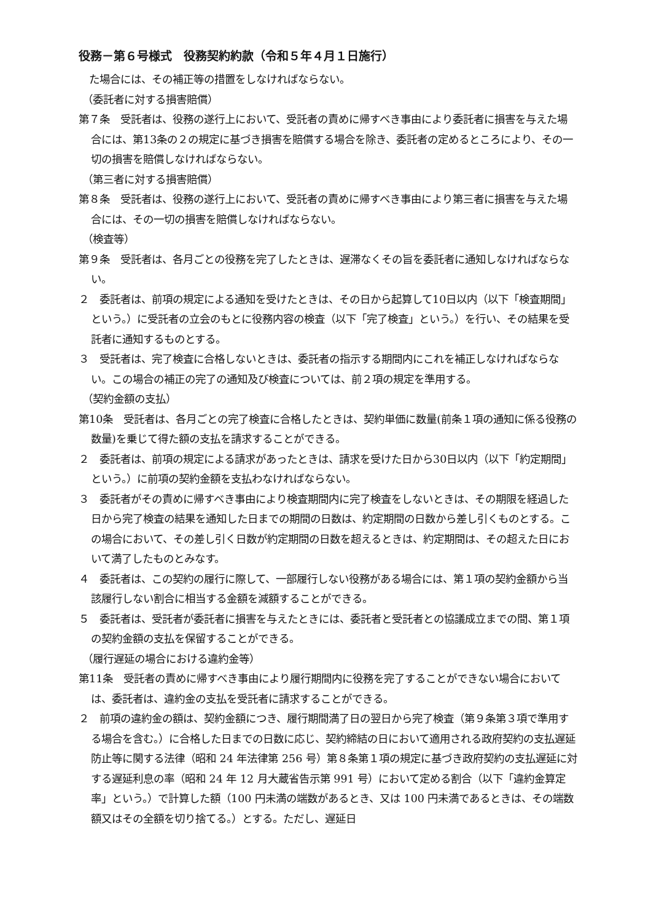役務－第６号様式　役務契約約款（令和５年４月１日施行）
　た場合には、その補正等の措置をしなければならない。
（委託者に対する損害賠償）
第７条　受託者は、役務の遂行上において、受託者の責めに帰すべき事由により委託者に損害を与えた場合には、第13条の２の規定に基づき損害を賠償する場合を除き、委託者の定めるところにより、その一切の損害を賠償しなければならない。
（第三者に対する損害賠償）
第８条　受託者は、役務の遂行上において、受託者の責めに帰すべき事由により第三者に損害を与えた場合には、その一切の損害を賠償しなければならない。
（検査等）
第９条　受託者は、各月ごとの役務を完了したときは、遅滞なくその旨を委託者に通知しなければならない。
２　委託者は、前項の規定による通知を受けたときは、その日から起算して10日以内（以下「検査期間」という。）に受託者の立会のもとに役務内容の検査（以下「完了検査」という。）を行い、その結果を受託者に通知するものとする。
３　受託者は、完了検査に合格しないときは、委託者の指示する期間内にこれを補正しなければならない。この場合の補正の完了の通知及び検査については、前２項の規定を準用する。
（契約金額の支払）
第10条　受託者は、各月ごとの完了検査に合格したときは、契約単価に数量(前条１項の通知に係る役務の数量)を乗じて得た額の支払を請求することができる。
２　委託者は、前項の規定による請求があったときは、請求を受けた日から30日以内（以下「約定期間」という。）に前項の契約金額を支払わなければならない。
３　委託者がその責めに帰すべき事由により検査期間内に完了検査をしないときは、その期限を経過した日から完了検査の結果を通知した日までの期間の日数は、約定期間の日数から差し引くものとする。この場合において、その差し引く日数が約定期間の日数を超えるときは、約定期間は、その超えた日において満了したものとみなす。
４　委託者は、この契約の履行に際して、一部履行しない役務がある場合には、第１項の契約金額から当該履行しない割合に相当する金額を減額することができる。
５　委託者は、受託者が委託者に損害を与えたときには、委託者と受託者との協議成立までの間、第１項の契約金額の支払を保留することができる。
（履行遅延の場合における違約金等）
第11条　受託者の責めに帰すべき事由により履行期間内に役務を完了することができない場合においては、委託者は、違約金の支払を受託者に請求することができる。
２　前項の違約金の額は、契約金額につき、履行期間満了日の翌日から完了検査（第９条第３項で準用する場合を含む。）に合格した日までの日数に応じ、契約締結の日において適用される政府契約の支払遅延防止等に関する法律（昭和 24 年法律第 256 号）第８条第１項の規定に基づき政府契約の支払遅延に対する遅延利息の率（昭和 24 年 12 月大蔵省告示第 991 号）において定める割合（以下「違約金算定率」という。）で計算した額（100 円未満の端数があるとき、又は 100 円未満であるときは、その端数額又はその全額を切り捨てる。）とする。ただし、遅延日